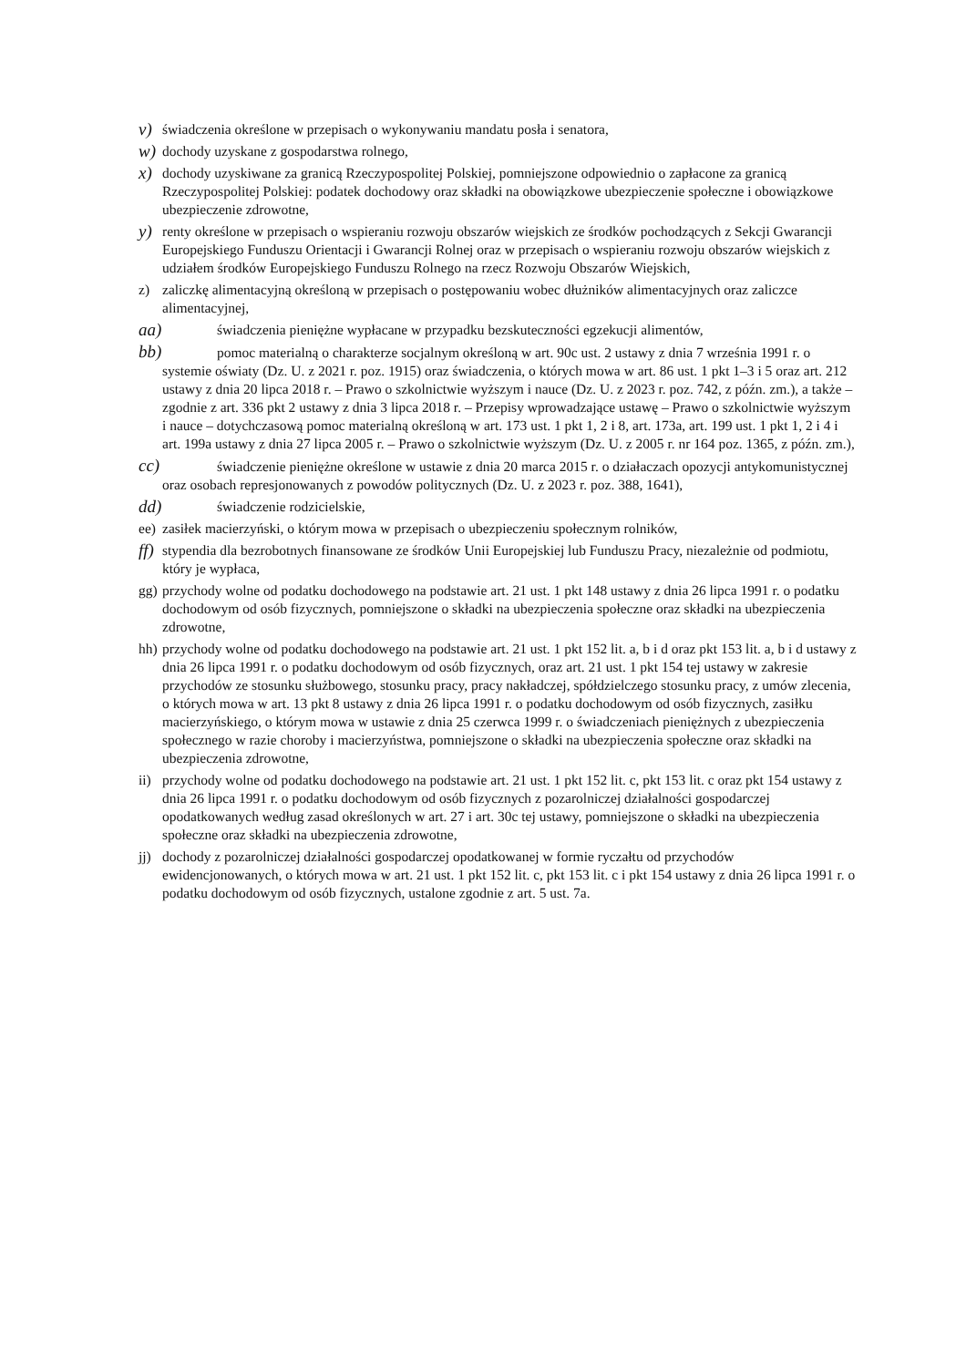v) świadczenia określone w przepisach o wykonywaniu mandatu posła i senatora,
w) dochody uzyskane z gospodarstwa rolnego,
x) dochody uzyskiwane za granicą Rzeczypospolitej Polskiej, pomniejszone odpowiednio o zapłacone za granicą Rzeczypospolitej Polskiej: podatek dochodowy oraz składki na obowiązkowe ubezpieczenie społeczne i obowiązkowe ubezpieczenie zdrowotne,
y) renty określone w przepisach o wspieraniu rozwoju obszarów wiejskich ze środków pochodzących z Sekcji Gwarancji Europejskiego Funduszu Orientacji i Gwarancji Rolnej oraz w przepisach o wspieraniu rozwoju obszarów wiejskich z udziałem środków Europejskiego Funduszu Rolnego na rzecz Rozwoju Obszarów Wiejskich,
z) zaliczkę alimentacyjną określoną w przepisach o postępowaniu wobec dłużników alimentacyjnych oraz zaliczce alimentacyjnej,
aa) świadczenia pieniężne wypłacane w przypadku bezskuteczności egzekucji alimentów,
bb) pomoc materialną o charakterze socjalnym określoną w art. 90c ust. 2 ustawy z dnia 7 września 1991 r. o systemie oświaty (Dz. U. z 2021 r. poz. 1915) oraz świadczenia, o których mowa w art. 86 ust. 1 pkt 1–3 i 5 oraz art. 212 ustawy z dnia 20 lipca 2018 r. – Prawo o szkolnictwie wyższym i nauce (Dz. U. z 2023 r. poz. 742, z późn. zm.), a także – zgodnie z art. 336 pkt 2 ustawy z dnia 3 lipca 2018 r. – Przepisy wprowadzające ustawę – Prawo o szkolnictwie wyższym i nauce – dotychczasową pomoc materialną określoną w art. 173 ust. 1 pkt 1, 2 i 8, art. 173a, art. 199 ust. 1 pkt 1, 2 i 4 i art. 199a ustawy z dnia 27 lipca 2005 r. – Prawo o szkolnictwie wyższym (Dz. U. z 2005 r. nr 164 poz. 1365, z późn. zm.),
cc) świadczenie pieniężne określone w ustawie z dnia 20 marca 2015 r. o działaczach opozycji antykomunistycznej oraz osobach represjonowanych z powodów politycznych (Dz. U. z 2023 r. poz. 388, 1641),
dd) świadczenie rodzicielskie,
ee) zasiłek macierzyński, o którym mowa w przepisach o ubezpieczeniu społecznym rolników,
ff) stypendia dla bezrobotnych finansowane ze środków Unii Europejskiej lub Funduszu Pracy, niezależnie od podmiotu, który je wypłaca,
gg) przychody wolne od podatku dochodowego na podstawie art. 21 ust. 1 pkt 148 ustawy z dnia 26 lipca 1991 r. o podatku dochodowym od osób fizycznych, pomniejszone o składki na ubezpieczenia społeczne oraz składki na ubezpieczenia zdrowotne,
hh) przychody wolne od podatku dochodowego na podstawie art. 21 ust. 1 pkt 152 lit. a, b i d oraz pkt 153 lit. a, b i d ustawy z dnia 26 lipca 1991 r. o podatku dochodowym od osób fizycznych, oraz art. 21 ust. 1 pkt 154 tej ustawy w zakresie przychodów ze stosunku służbowego, stosunku pracy, pracy nakładczej, spółdzielczego stosunku pracy, z umów zlecenia, o których mowa w art. 13 pkt 8 ustawy z dnia 26 lipca 1991 r. o podatku dochodowym od osób fizycznych, zasiłku macierzyńskiego, o którym mowa w ustawie z dnia 25 czerwca 1999 r. o świadczeniach pieniężnych z ubezpieczenia społecznego w razie choroby i macierzyństwa, pomniejszone o składki na ubezpieczenia społeczne oraz składki na ubezpieczenia zdrowotne,
ii) przychody wolne od podatku dochodowego na podstawie art. 21 ust. 1 pkt 152 lit. c, pkt 153 lit. c oraz pkt 154 ustawy z dnia 26 lipca 1991 r. o podatku dochodowym od osób fizycznych z pozarolniczej działalności gospodarczej opodatkowanych według zasad określonych w art. 27 i art. 30c tej ustawy, pomniejszone o składki na ubezpieczenia społeczne oraz składki na ubezpieczenia zdrowotne,
jj) dochody z pozarolniczej działalności gospodarczej opodatkowanej w formie ryczałtu od przychodów ewidencjonowanych, o których mowa w art. 21 ust. 1 pkt 152 lit. c, pkt 153 lit. c i pkt 154 ustawy z dnia 26 lipca 1991 r. o podatku dochodowym od osób fizycznych, ustalone zgodnie z art. 5 ust. 7a.